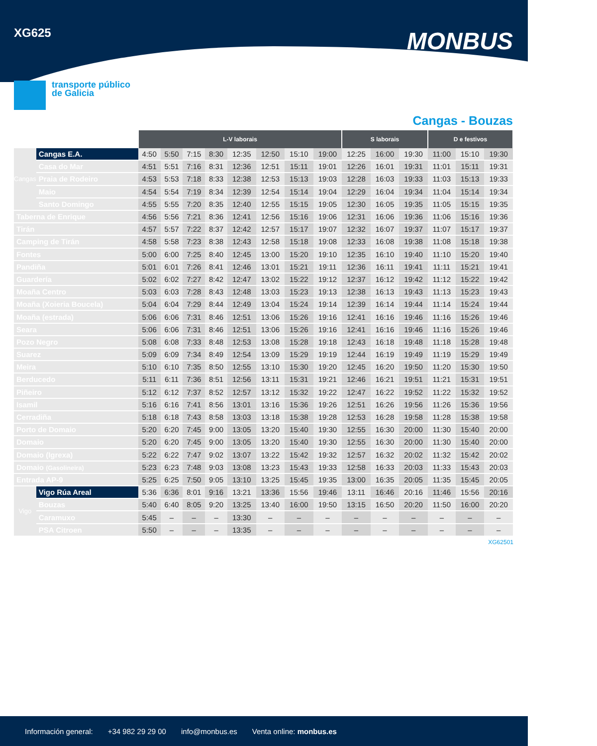XG625 MONBUS
transporte público
de Galicia
Cangas - Bouzas
| | | L-V laborais | | | | | | | | S laborais | | | D e festivos | | |
| --- | --- | --- | --- | --- | --- | --- | --- | --- | --- | --- | --- | --- | --- | --- | --- |
| Cangas | Cangas E.A. | 4:50 | 5:50 | 7:15 | 8:30 | 12:35 | 12:50 | 15:10 | 19:00 | 12:25 | 16:00 | 19:30 | 11:00 | 15:10 | 19:30 |
| | Casa do Mar | 4:51 | 5:51 | 7:16 | 8:31 | 12:36 | 12:51 | 15:11 | 19:01 | 12:26 | 16:01 | 19:31 | 11:01 | 15:11 | 19:31 |
| | Praia de Rodeiro | 4:53 | 5:53 | 7:18 | 8:33 | 12:38 | 12:53 | 15:13 | 19:03 | 12:28 | 16:03 | 19:33 | 11:03 | 15:13 | 19:33 |
| | Maio | 4:54 | 5:54 | 7:19 | 8:34 | 12:39 | 12:54 | 15:14 | 19:04 | 12:29 | 16:04 | 19:34 | 11:04 | 15:14 | 19:34 |
| | Santo Domingo | 4:55 | 5:55 | 7:20 | 8:35 | 12:40 | 12:55 | 15:15 | 19:05 | 12:30 | 16:05 | 19:35 | 11:05 | 15:15 | 19:35 |
| Taberna de Enrique | | 4:56 | 5:56 | 7:21 | 8:36 | 12:41 | 12:56 | 15:16 | 19:06 | 12:31 | 16:06 | 19:36 | 11:06 | 15:16 | 19:36 |
| Tirán | | 4:57 | 5:57 | 7:22 | 8:37 | 12:42 | 12:57 | 15:17 | 19:07 | 12:32 | 16:07 | 19:37 | 11:07 | 15:17 | 19:37 |
| Camping de Tirán | | 4:58 | 5:58 | 7:23 | 8:38 | 12:43 | 12:58 | 15:18 | 19:08 | 12:33 | 16:08 | 19:38 | 11:08 | 15:18 | 19:38 |
| Fontes | | 5:00 | 6:00 | 7:25 | 8:40 | 12:45 | 13:00 | 15:20 | 19:10 | 12:35 | 16:10 | 19:40 | 11:10 | 15:20 | 19:40 |
| Pandiña | | 5:01 | 6:01 | 7:26 | 8:41 | 12:46 | 13:01 | 15:21 | 19:11 | 12:36 | 16:11 | 19:41 | 11:11 | 15:21 | 19:41 |
| Guardería | | 5:02 | 6:02 | 7:27 | 8:42 | 12:47 | 13:02 | 15:22 | 19:12 | 12:37 | 16:12 | 19:42 | 11:12 | 15:22 | 19:42 |
| Moaña Centro | | 5:03 | 6:03 | 7:28 | 8:43 | 12:48 | 13:03 | 15:23 | 19:13 | 12:38 | 16:13 | 19:43 | 11:13 | 15:23 | 19:43 |
| Moaña (Xoieria Boucela) | | 5:04 | 6:04 | 7:29 | 8:44 | 12:49 | 13:04 | 15:24 | 19:14 | 12:39 | 16:14 | 19:44 | 11:14 | 15:24 | 19:44 |
| Moaña (estrada) | | 5:06 | 6:06 | 7:31 | 8:46 | 12:51 | 13:06 | 15:26 | 19:16 | 12:41 | 16:16 | 19:46 | 11:16 | 15:26 | 19:46 |
| Seara | | 5:06 | 6:06 | 7:31 | 8:46 | 12:51 | 13:06 | 15:26 | 19:16 | 12:41 | 16:16 | 19:46 | 11:16 | 15:26 | 19:46 |
| Pozo Negro | | 5:08 | 6:08 | 7:33 | 8:48 | 12:53 | 13:08 | 15:28 | 19:18 | 12:43 | 16:18 | 19:48 | 11:18 | 15:28 | 19:48 |
| Suarez | | 5:09 | 6:09 | 7:34 | 8:49 | 12:54 | 13:09 | 15:29 | 19:19 | 12:44 | 16:19 | 19:49 | 11:19 | 15:29 | 19:49 |
| Meira | | 5:10 | 6:10 | 7:35 | 8:50 | 12:55 | 13:10 | 15:30 | 19:20 | 12:45 | 16:20 | 19:50 | 11:20 | 15:30 | 19:50 |
| Berducedo | | 5:11 | 6:11 | 7:36 | 8:51 | 12:56 | 13:11 | 15:31 | 19:21 | 12:46 | 16:21 | 19:51 | 11:21 | 15:31 | 19:51 |
| Piñeiro | | 5:12 | 6:12 | 7:37 | 8:52 | 12:57 | 13:12 | 15:32 | 19:22 | 12:47 | 16:22 | 19:52 | 11:22 | 15:32 | 19:52 |
| Isamil | | 5:16 | 6:16 | 7:41 | 8:56 | 13:01 | 13:16 | 15:36 | 19:26 | 12:51 | 16:26 | 19:56 | 11:26 | 15:36 | 19:56 |
| Cerradiña | | 5:18 | 6:18 | 7:43 | 8:58 | 13:03 | 13:18 | 15:38 | 19:28 | 12:53 | 16:28 | 19:58 | 11:28 | 15:38 | 19:58 |
| Porto de Domaio | | 5:20 | 6:20 | 7:45 | 9:00 | 13:05 | 13:20 | 15:40 | 19:30 | 12:55 | 16:30 | 20:00 | 11:30 | 15:40 | 20:00 |
| Domaio | | 5:20 | 6:20 | 7:45 | 9:00 | 13:05 | 13:20 | 15:40 | 19:30 | 12:55 | 16:30 | 20:00 | 11:30 | 15:40 | 20:00 |
| Domaio (Igrexa) | | 5:22 | 6:22 | 7:47 | 9:02 | 13:07 | 13:22 | 15:42 | 19:32 | 12:57 | 16:32 | 20:02 | 11:32 | 15:42 | 20:02 |
| Domaio (Gasolineira) | | 5:23 | 6:23 | 7:48 | 9:03 | 13:08 | 13:23 | 15:43 | 19:33 | 12:58 | 16:33 | 20:03 | 11:33 | 15:43 | 20:03 |
| Entrada AP-9 | | 5:25 | 6:25 | 7:50 | 9:05 | 13:10 | 13:25 | 15:45 | 19:35 | 13:00 | 16:35 | 20:05 | 11:35 | 15:45 | 20:05 |
| Vigo | Vigo Rúa Areal | 5:36 | 6:36 | 8:01 | 9:16 | 13:21 | 13:36 | 15:56 | 19:46 | 13:11 | 16:46 | 20:16 | 11:46 | 15:56 | 20:16 |
| | Bouzas | 5:40 | 6:40 | 8:05 | 9:20 | 13:25 | 13:40 | 16:00 | 19:50 | 13:15 | 16:50 | 20:20 | 11:50 | 16:00 | 20:20 |
| | Caramuxo | 5:45 | – | – | – | 13:30 | – | – | – | – | – | – | – | – | – |
| | PSA Citroen | 5:50 | – | – | – | 13:35 | – | – | – | – | – | – | – | – | – |
XG62501
Información general: +34 982 29 29 00 info@monbus.es Venta online: monbus.es